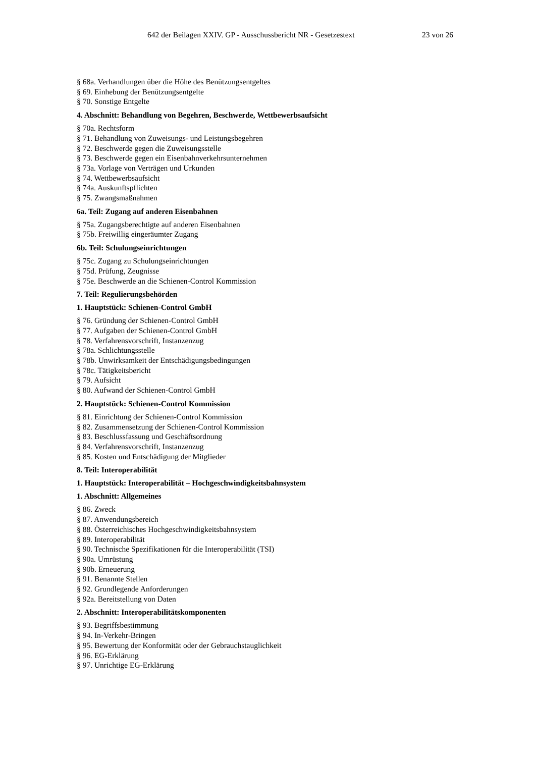642 der Beilagen XXIV. GP - Ausschussbericht NR - Gesetzestext 23 von 26
§ 68a. Verhandlungen über die Höhe des Benützungsentgeltes
§ 69. Einhebung der Benützungsentgelte
§ 70. Sonstige Entgelte
4. Abschnitt: Behandlung von Begehren, Beschwerde, Wettbewerbsaufsicht
§ 70a. Rechtsform
§ 71. Behandlung von Zuweisungs- und Leistungsbegehren
§ 72. Beschwerde gegen die Zuweisungsstelle
§ 73. Beschwerde gegen ein Eisenbahnverkehrsunternehmen
§ 73a. Vorlage von Verträgen und Urkunden
§ 74. Wettbewerbsaufsicht
§ 74a. Auskunftspflichten
§ 75. Zwangsmaßnahmen
6a. Teil: Zugang auf anderen Eisenbahnen
§ 75a. Zugangsberechtigte auf anderen Eisenbahnen
§ 75b. Freiwillig eingeräumter Zugang
6b. Teil: Schulungseinrichtungen
§ 75c. Zugang zu Schulungseinrichtungen
§ 75d. Prüfung, Zeugnisse
§ 75e. Beschwerde an die Schienen-Control Kommission
7. Teil: Regulierungsbehörden
1. Hauptstück: Schienen-Control GmbH
§ 76. Gründung der Schienen-Control GmbH
§ 77. Aufgaben der Schienen-Control GmbH
§ 78. Verfahrensvorschrift, Instanzenzug
§ 78a. Schlichtungsstelle
§ 78b. Unwirksamkeit der Entschädigungsbedingungen
§ 78c. Tätigkeitsbericht
§ 79. Aufsicht
§ 80. Aufwand der Schienen-Control GmbH
2. Hauptstück: Schienen-Control Kommission
§ 81. Einrichtung der Schienen-Control Kommission
§ 82. Zusammensetzung der Schienen-Control Kommission
§ 83. Beschlussfassung und Geschäftsordnung
§ 84. Verfahrensvorschrift, Instanzenzug
§ 85. Kosten und Entschädigung der Mitglieder
8. Teil: Interoperabilität
1. Hauptstück: Interoperabilität – Hochgeschwindigkeitsbahnsystem
1. Abschnitt: Allgemeines
§ 86. Zweck
§ 87. Anwendungsbereich
§ 88. Österreichisches Hochgeschwindigkeitsbahnsystem
§ 89. Interoperabilität
§ 90. Technische Spezifikationen für die Interoperabilität (TSI)
§ 90a. Umrüstung
§ 90b. Erneuerung
§ 91. Benannte Stellen
§ 92. Grundlegende Anforderungen
§ 92a. Bereitstellung von Daten
2. Abschnitt: Interoperabilitätskomponenten
§ 93. Begriffsbestimmung
§ 94. In-Verkehr-Bringen
§ 95. Bewertung der Konformität oder der Gebrauchstauglichkeit
§ 96. EG-Erklärung
§ 97. Unrichtige EG-Erklärung